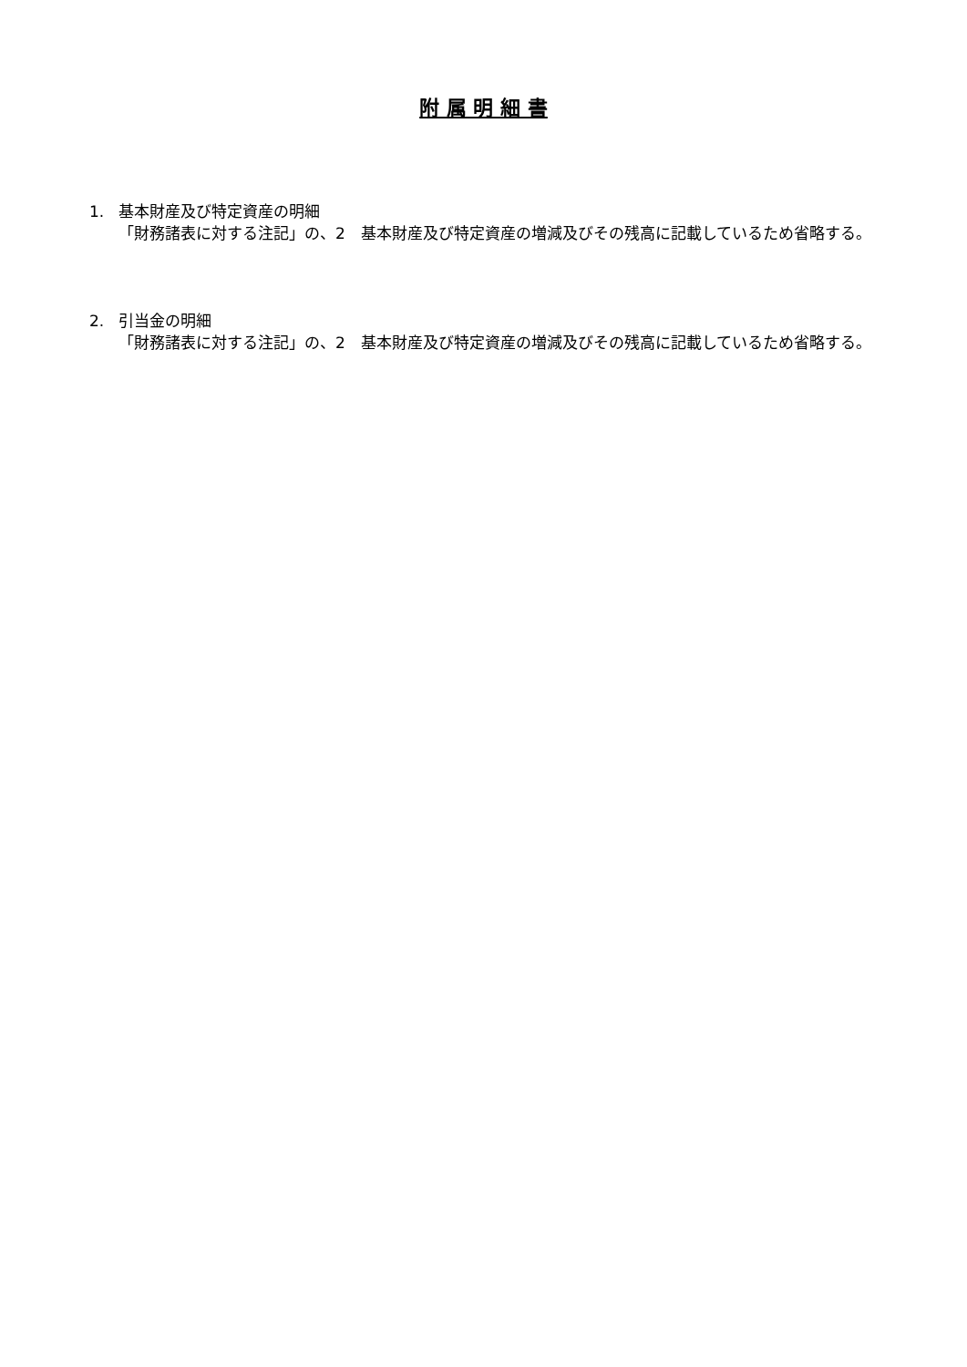附 属 明 細 書
1. 基本財産及び特定資産の明細
「財務諸表に対する注記」の、2　基本財産及び特定資産の増減及びその残高に記載しているため省略する。
2. 引当金の明細
「財務諸表に対する注記」の、2　基本財産及び特定資産の増減及びその残高に記載しているため省略する。